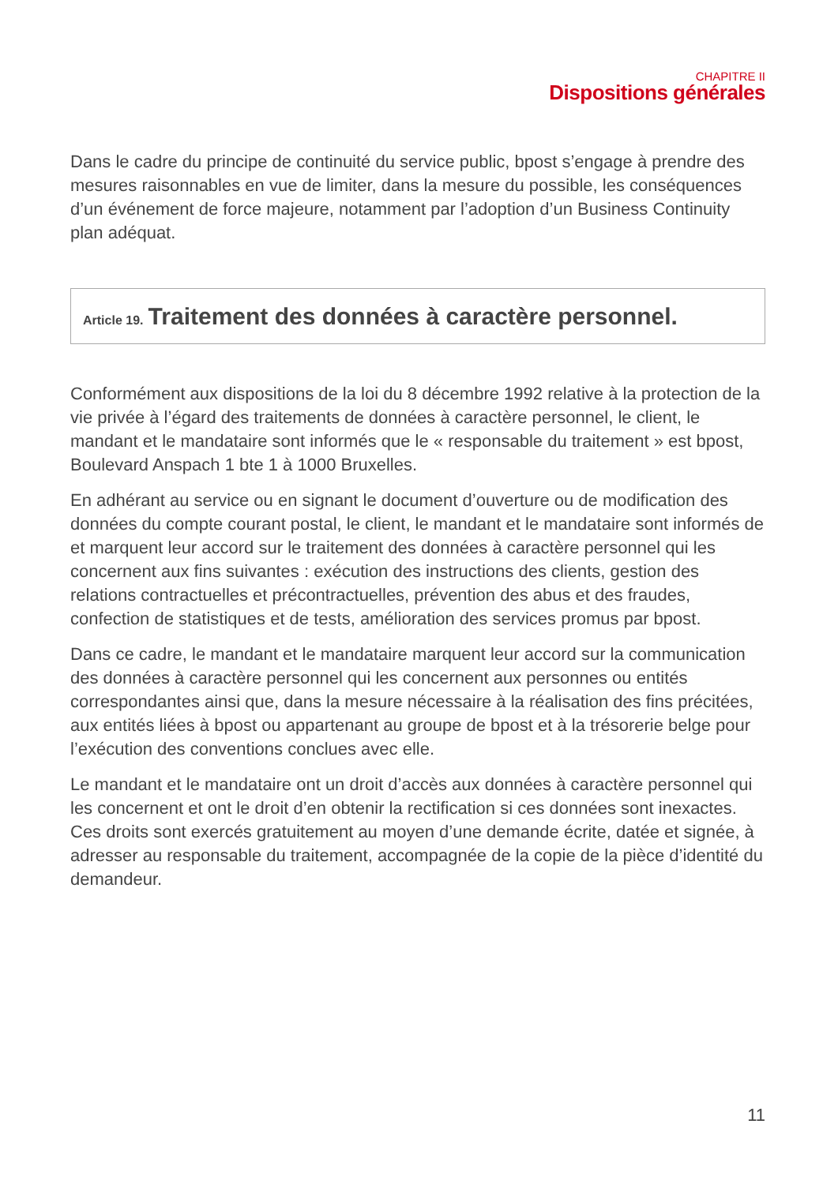CHAPITRE II
Dispositions générales
Dans le cadre du principe de continuité du service public, bpost s’engage à prendre des mesures raisonnables en vue de limiter, dans la mesure du possible, les conséquences d’un événement de force majeure, notamment par l’adoption d’un Business Continuity plan adéquat.
Article 19. Traitement des données à caractère personnel.
Conformément aux dispositions de la loi du 8 décembre 1992 relative à la protection de la vie privée à l’égard des traitements de données à caractère personnel, le client, le mandant et le mandataire sont informés que le « responsable du traitement » est bpost, Boulevard Anspach 1 bte 1 à 1000 Bruxelles.
En adhérant au service ou en signant le document d’ouverture ou de modification des données du compte courant postal, le client, le mandant et le mandataire sont informés de et marquent leur accord sur le traitement des données à caractère personnel qui les concernent aux fins suivantes : exécution des instructions des clients, gestion des relations contractuelles et précontractuelles, prévention des abus et des fraudes, confection de statistiques et de tests, amélioration des services promus par bpost.
Dans ce cadre, le mandant et le mandataire marquent leur accord sur la communication des données à caractère personnel qui les concernent aux personnes ou entités correspondantes ainsi que, dans la mesure nécessaire à la réalisation des fins précitées, aux entités liées à bpost ou appartenant au groupe de bpost et à la trésorerie belge pour l’exécution des conventions conclues avec elle.
Le mandant et le mandataire ont un droit d’accès aux données à caractère personnel qui les concernent et ont le droit d’en obtenir la rectification si ces données sont inexactes. Ces droits sont exercés gratuitement au moyen d’une demande écrite, datée et signée, à adresser au responsable du traitement, accompagnée de la copie de la pièce d’identité du demandeur.
11